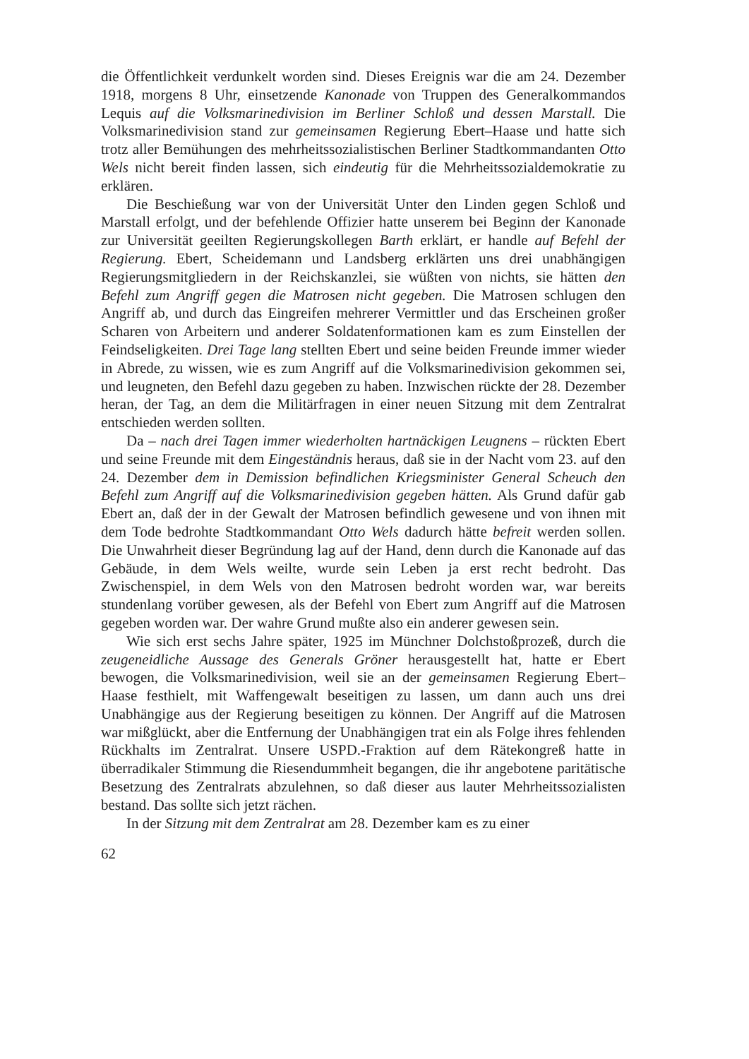die Öffentlichkeit verdunkelt worden sind. Dieses Ereignis war die am 24. Dezember 1918, morgens 8 Uhr, einsetzende Kanonade von Truppen des Generalkommandos Lequis auf die Volksmarinedivision im Berliner Schloß und dessen Marstall. Die Volksmarinedivision stand zur gemeinsamen Regierung Ebert–Haase und hatte sich trotz aller Bemühungen des mehrheitssozialistischen Berliner Stadtkommandanten Otto Wels nicht bereit finden lassen, sich eindeutig für die Mehrheitssozialdemokratie zu erklären.
Die Beschießung war von der Universität Unter den Linden gegen Schloß und Marstall erfolgt, und der befehlende Offizier hatte unserem bei Beginn der Kanonade zur Universität geeilten Regierungskollegen Barth erklärt, er handle auf Befehl der Regierung. Ebert, Scheidemann und Landsberg erklärten uns drei unabhängigen Regierungsmitgliedern in der Reichskanzlei, sie wüßten von nichts, sie hätten den Befehl zum Angriff gegen die Matrosen nicht gegeben. Die Matrosen schlugen den Angriff ab, und durch das Eingreifen mehrerer Vermittler und das Erscheinen großer Scharen von Arbeitern und anderer Soldatenformationen kam es zum Einstellen der Feindseligkeiten. Drei Tage lang stellten Ebert und seine beiden Freunde immer wieder in Abrede, zu wissen, wie es zum Angriff auf die Volksmarinedivision gekommen sei, und leugneten, den Befehl dazu gegeben zu haben. Inzwischen rückte der 28. Dezember heran, der Tag, an dem die Militärfragen in einer neuen Sitzung mit dem Zentralrat entschieden werden sollten.
Da – nach drei Tagen immer wiederholten hartnäckigen Leugnens – rückten Ebert und seine Freunde mit dem Eingeständnis heraus, daß sie in der Nacht vom 23. auf den 24. Dezember dem in Demission befindlichen Kriegsminister General Scheuch den Befehl zum Angriff auf die Volksmarinedivision gegeben hätten. Als Grund dafür gab Ebert an, daß der in der Gewalt der Matrosen befindlich gewesene und von ihnen mit dem Tode bedrohte Stadtkommandant Otto Wels dadurch hätte befreit werden sollen. Die Unwahrheit dieser Begründung lag auf der Hand, denn durch die Kanonade auf das Gebäude, in dem Wels weilte, wurde sein Leben ja erst recht bedroht. Das Zwischenspiel, in dem Wels von den Matrosen bedroht worden war, war bereits stundenlang vorüber gewesen, als der Befehl von Ebert zum Angriff auf die Matrosen gegeben worden war. Der wahre Grund mußte also ein anderer gewesen sein.
Wie sich erst sechs Jahre später, 1925 im Münchner Dolchstoßprozeß, durch die zeugeneidliche Aussage des Generals Gröner herausgestellt hat, hatte er Ebert bewogen, die Volksmarinedivision, weil sie an der gemeinsamen Regierung Ebert–Haase festhielt, mit Waffengewalt beseitigen zu lassen, um dann auch uns drei Unabhängige aus der Regierung beseitigen zu können. Der Angriff auf die Matrosen war mißglückt, aber die Entfernung der Unabhängigen trat ein als Folge ihres fehlenden Rückhalts im Zentralrat. Unsere USPD.-Fraktion auf dem Rätekongreß hatte in überradikaler Stimmung die Riesendummheit begangen, die ihr angebotene paritätische Besetzung des Zentralrats abzulehnen, so daß dieser aus lauter Mehrheitssozialisten bestand. Das sollte sich jetzt rächen.
In der Sitzung mit dem Zentralrat am 28. Dezember kam es zu einer
62